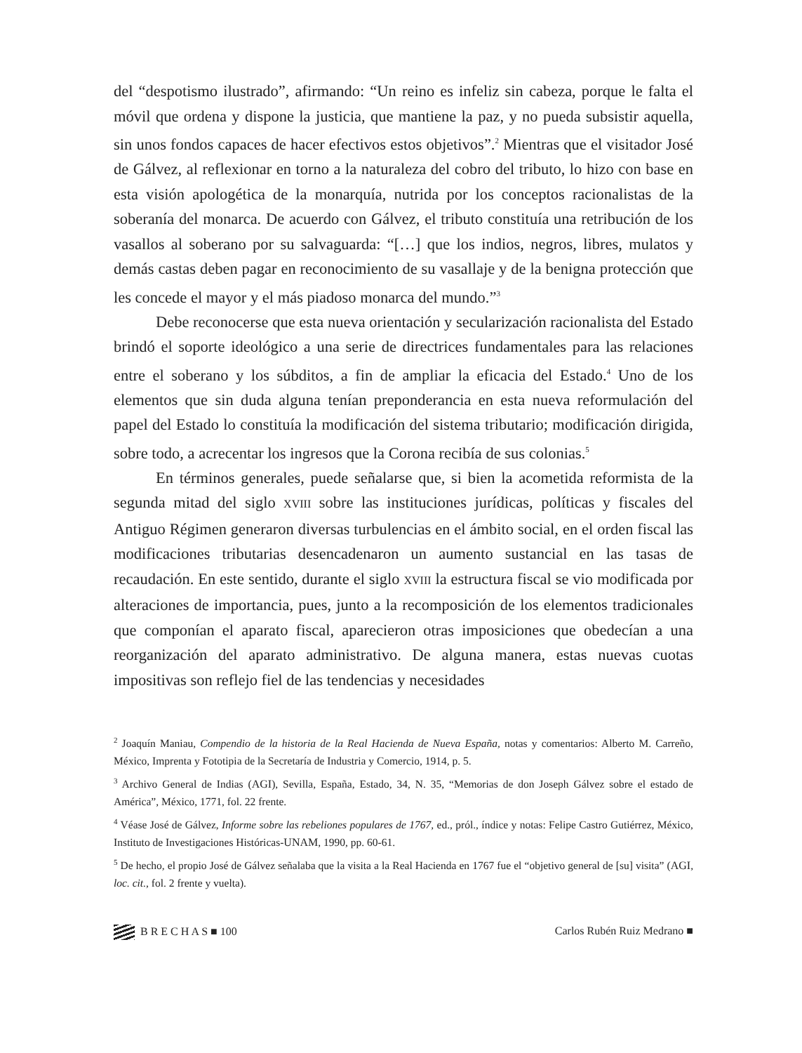del “despotismo ilustrado”, afirmando: “Un reino es infeliz sin cabeza, porque le falta el móvil que ordena y dispone la justicia, que mantiene la paz, y no pueda subsistir aquella, sin unos fondos capaces de hacer efectivos estos objetivos”.<sup>2</sup> Mientras que el visitador José de Gálvez, al reflexionar en torno a la naturaleza del cobro del tributo, lo hizo con base en esta visión apologética de la monarquía, nutrida por los conceptos racionalistas de la soberanía del monarca. De acuerdo con Gálvez, el tributo constituía una retribución de los vasallos al soberano por su salvaguarda: “[…] que los indios, negros, libres, mulatos y demás castas deben pagar en reconocimiento de su vasallaje y de la benigna protección que les concede el mayor y el más piadoso monarca del mundo.”<sup>3</sup>
Debe reconocerse que esta nueva orientación y secularización racionalista del Estado brindó el soporte ideológico a una serie de directrices fundamentales para las relaciones entre el soberano y los súbditos, a fin de ampliar la eficacia del Estado.<sup>4</sup> Uno de los elementos que sin duda alguna tenían preponderancia en esta nueva reformulación del papel del Estado lo constituía la modificación del sistema tributario; modificación dirigida, sobre todo, a acrecentar los ingresos que la Corona recibía de sus colonias.<sup>5</sup>
En términos generales, puede señalarse que, si bien la acometida reformista de la segunda mitad del siglo XVIII sobre las instituciones jurídicas, políticas y fiscales del Antiguo Régimen generaron diversas turbulencias en el ámbito social, en el orden fiscal las modificaciones tributarias desencadenaron un aumento sustancial en las tasas de recaudación. En este sentido, durante el siglo XVIII la estructura fiscal se vio modificada por alteraciones de importancia, pues, junto a la recomposición de los elementos tradicionales que componían el aparato fiscal, aparecieron otras imposiciones que obedecían a una reorganización del aparato administrativo. De alguna manera, estas nuevas cuotas impositivas son reflejo fiel de las tendencias y necesidades
<sup>2</sup> Joaquín Maniau, Compendio de la historia de la Real Hacienda de Nueva España, notas y comentarios: Alberto M. Carreño, México, Imprenta y Fototipia de la Secretaría de Industria y Comercio, 1914, p. 5.
<sup>3</sup> Archivo General de Indias (AGI), Sevilla, España, Estado, 34, N. 35, “Memorias de don Joseph Gálvez sobre el estado de América”, México, 1771, fol. 22 frente.
<sup>4</sup> Véase José de Gálvez, Informe sobre las rebeliones populares de 1767, ed., pról., índice y notas: Felipe Castro Gutiérrez, México, Instituto de Investigaciones Históricas-UNAM, 1990, pp. 60-61.
<sup>5</sup> De hecho, el propio José de Gálvez señalaba que la visita a la Real Hacienda en 1767 fue el “objetivo general de [su] visita” (AGI, loc. cit., fol. 2 frente y vuelta).
B R E C H A S ■ 100 Carlos Rubén Ruiz Medrano ■